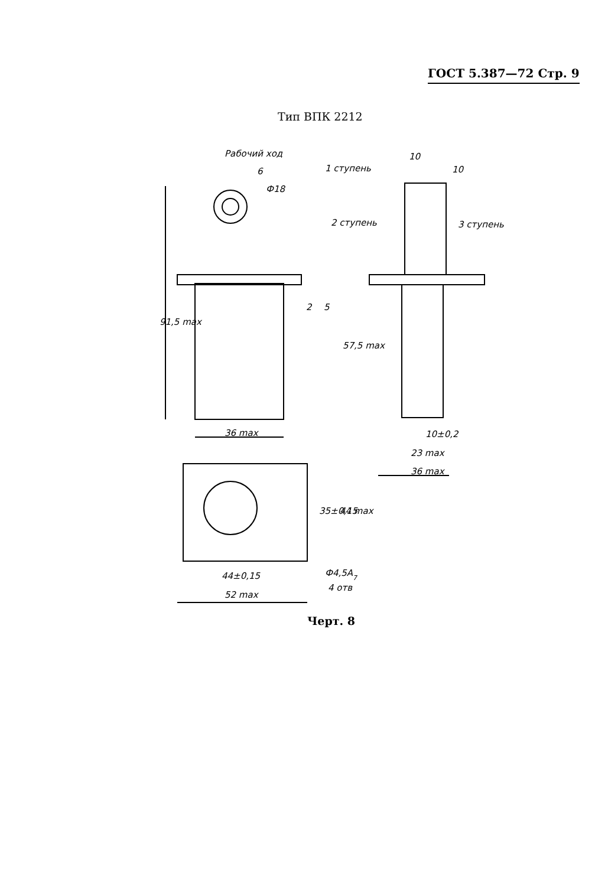ГОСТ 5.387—72 Стр. 9
Тип ВПК 2212
Рабочий ход
6
Ф18
1 ступень
10
10
2 ступень
3 ступень
91,5 max
2
5
57,5 max
36 max
10±0,2
23 max
36 max
35±0,15
44 max
Ф4,5А7
4 отв
44±0,15
52 max
Черт. 8